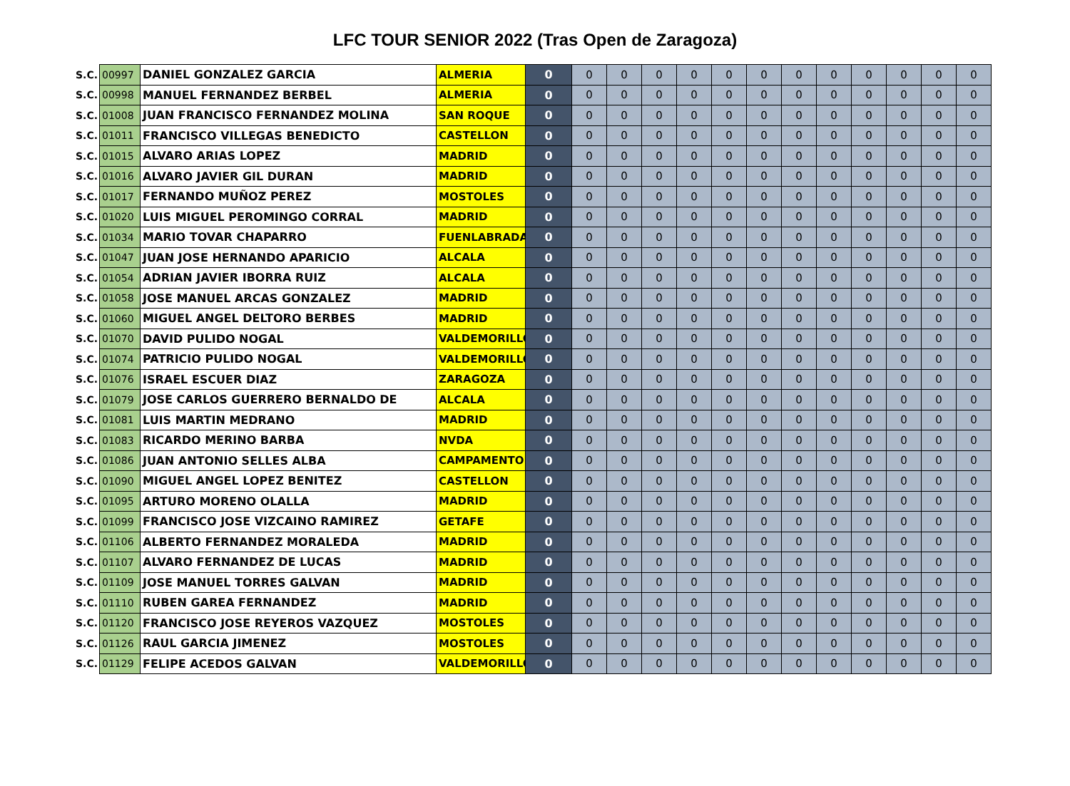LFC TOUR SENIOR 2022 (Tras Open de Zaragoza)
| S.C. | 00997 | DANIEL GONZALEZ GARCIA | ALMERIA | 0 | 0 | 0 | 0 | 0 | 0 | 0 | 0 | 0 | 0 | 0 | 0 | 0 |
| S.C. | 00998 | MANUEL FERNANDEZ BERBEL | ALMERIA | 0 | 0 | 0 | 0 | 0 | 0 | 0 | 0 | 0 | 0 | 0 | 0 | 0 |
| S.C. | 01008 | JUAN FRANCISCO FERNANDEZ MOLINA | SAN ROQUE | 0 | 0 | 0 | 0 | 0 | 0 | 0 | 0 | 0 | 0 | 0 | 0 | 0 |
| S.C. | 01011 | FRANCISCO VILLEGAS BENEDICTO | CASTELLON | 0 | 0 | 0 | 0 | 0 | 0 | 0 | 0 | 0 | 0 | 0 | 0 | 0 |
| S.C. | 01015 | ALVARO ARIAS LOPEZ | MADRID | 0 | 0 | 0 | 0 | 0 | 0 | 0 | 0 | 0 | 0 | 0 | 0 | 0 |
| S.C. | 01016 | ALVARO JAVIER GIL DURAN | MADRID | 0 | 0 | 0 | 0 | 0 | 0 | 0 | 0 | 0 | 0 | 0 | 0 | 0 |
| S.C. | 01017 | FERNANDO MUÑOZ PEREZ | MOSTOLES | 0 | 0 | 0 | 0 | 0 | 0 | 0 | 0 | 0 | 0 | 0 | 0 | 0 |
| S.C. | 01020 | LUIS MIGUEL PEROMINGO CORRAL | MADRID | 0 | 0 | 0 | 0 | 0 | 0 | 0 | 0 | 0 | 0 | 0 | 0 | 0 |
| S.C. | 01034 | MARIO TOVAR CHAPARRO | FUENLABRADA | 0 | 0 | 0 | 0 | 0 | 0 | 0 | 0 | 0 | 0 | 0 | 0 | 0 |
| S.C. | 01047 | JUAN JOSE HERNANDO APARICIO | ALCALA | 0 | 0 | 0 | 0 | 0 | 0 | 0 | 0 | 0 | 0 | 0 | 0 | 0 |
| S.C. | 01054 | ADRIAN JAVIER IBORRA RUIZ | ALCALA | 0 | 0 | 0 | 0 | 0 | 0 | 0 | 0 | 0 | 0 | 0 | 0 | 0 |
| S.C. | 01058 | JOSE MANUEL ARCAS GONZALEZ | MADRID | 0 | 0 | 0 | 0 | 0 | 0 | 0 | 0 | 0 | 0 | 0 | 0 | 0 |
| S.C. | 01060 | MIGUEL ANGEL DELTORO BERBES | MADRID | 0 | 0 | 0 | 0 | 0 | 0 | 0 | 0 | 0 | 0 | 0 | 0 | 0 |
| S.C. | 01070 | DAVID PULIDO NOGAL | VALDEMORILLO | 0 | 0 | 0 | 0 | 0 | 0 | 0 | 0 | 0 | 0 | 0 | 0 | 0 |
| S.C. | 01074 | PATRICIO PULIDO NOGAL | VALDEMORILLO | 0 | 0 | 0 | 0 | 0 | 0 | 0 | 0 | 0 | 0 | 0 | 0 | 0 |
| S.C. | 01076 | ISRAEL ESCUER DIAZ | ZARAGOZA | 0 | 0 | 0 | 0 | 0 | 0 | 0 | 0 | 0 | 0 | 0 | 0 | 0 |
| S.C. | 01079 | JOSE CARLOS GUERRERO BERNALDO DE | ALCALA | 0 | 0 | 0 | 0 | 0 | 0 | 0 | 0 | 0 | 0 | 0 | 0 | 0 |
| S.C. | 01081 | LUIS MARTIN MEDRANO | MADRID | 0 | 0 | 0 | 0 | 0 | 0 | 0 | 0 | 0 | 0 | 0 | 0 | 0 |
| S.C. | 01083 | RICARDO MERINO BARBA | NVDA | 0 | 0 | 0 | 0 | 0 | 0 | 0 | 0 | 0 | 0 | 0 | 0 | 0 |
| S.C. | 01086 | JUAN ANTONIO SELLES ALBA | CAMPAMENTO | 0 | 0 | 0 | 0 | 0 | 0 | 0 | 0 | 0 | 0 | 0 | 0 | 0 |
| S.C. | 01090 | MIGUEL ANGEL LOPEZ BENITEZ | CASTELLON | 0 | 0 | 0 | 0 | 0 | 0 | 0 | 0 | 0 | 0 | 0 | 0 | 0 |
| S.C. | 01095 | ARTURO MORENO OLALLA | MADRID | 0 | 0 | 0 | 0 | 0 | 0 | 0 | 0 | 0 | 0 | 0 | 0 | 0 |
| S.C. | 01099 | FRANCISCO JOSE VIZCAINO RAMIREZ | GETAFE | 0 | 0 | 0 | 0 | 0 | 0 | 0 | 0 | 0 | 0 | 0 | 0 | 0 |
| S.C. | 01106 | ALBERTO FERNANDEZ MORALEDA | MADRID | 0 | 0 | 0 | 0 | 0 | 0 | 0 | 0 | 0 | 0 | 0 | 0 | 0 |
| S.C. | 01107 | ALVARO FERNANDEZ DE LUCAS | MADRID | 0 | 0 | 0 | 0 | 0 | 0 | 0 | 0 | 0 | 0 | 0 | 0 | 0 |
| S.C. | 01109 | JOSE MANUEL TORRES GALVAN | MADRID | 0 | 0 | 0 | 0 | 0 | 0 | 0 | 0 | 0 | 0 | 0 | 0 | 0 |
| S.C. | 01110 | RUBEN GAREA FERNANDEZ | MADRID | 0 | 0 | 0 | 0 | 0 | 0 | 0 | 0 | 0 | 0 | 0 | 0 | 0 |
| S.C. | 01120 | FRANCISCO JOSE REYEROS VAZQUEZ | MOSTOLES | 0 | 0 | 0 | 0 | 0 | 0 | 0 | 0 | 0 | 0 | 0 | 0 | 0 |
| S.C. | 01126 | RAUL GARCIA JIMENEZ | MOSTOLES | 0 | 0 | 0 | 0 | 0 | 0 | 0 | 0 | 0 | 0 | 0 | 0 | 0 |
| S.C. | 01129 | FELIPE ACEDOS GALVAN | VALDEMORILLO | 0 | 0 | 0 | 0 | 0 | 0 | 0 | 0 | 0 | 0 | 0 | 0 | 0 |